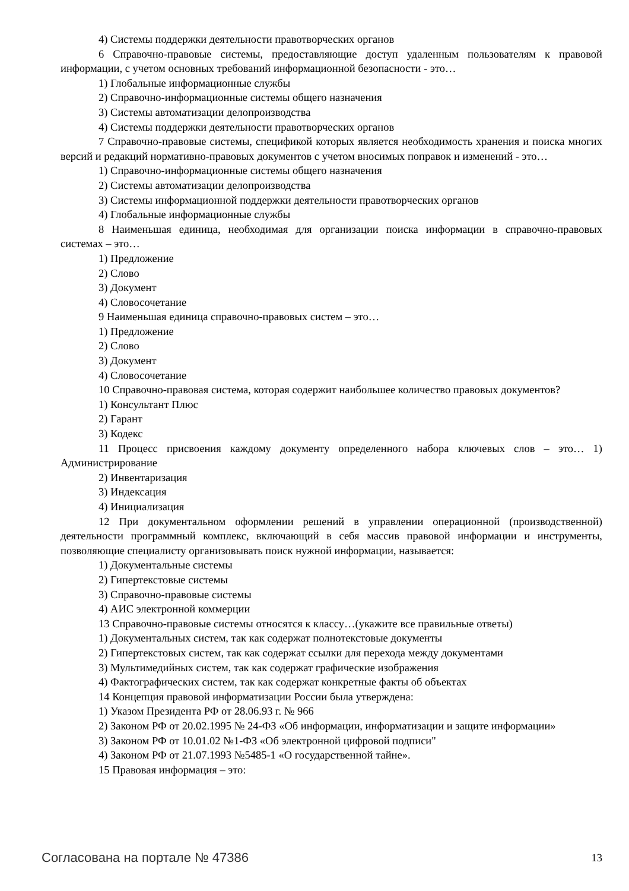4) Системы поддержки деятельности правотворческих органов
6 Справочно-правовые системы, предоставляющие доступ удаленным пользователям к правовой информации, с учетом основных требований информационной безопасности - это…
1) Глобальные информационные службы
2) Справочно-информационные системы общего назначения
3) Системы автоматизации делопроизводства
4) Системы поддержки деятельности правотворческих органов
7 Справочно-правовые системы, спецификой которых является необходимость хранения и поиска многих версий и редакций нормативно-правовых документов с учетом вносимых поправок и изменений - это…
1) Справочно-информационные системы общего назначения
2) Системы автоматизации делопроизводства
3) Системы информационной поддержки деятельности правотворческих органов
4) Глобальные информационные службы
8 Наименьшая единица, необходимая для организации поиска информации в справочно-правовых системах – это…
1) Предложение
2) Слово
3) Документ
4) Словосочетание
9 Наименьшая единица справочно-правовых систем – это…
1) Предложение
2) Слово
3) Документ
4) Словосочетание
10 Справочно-правовая система, которая содержит наибольшее количество правовых документов?
1) Консультант Плюс
2) Гарант
3) Кодекс
11 Процесс присвоения каждому документу определенного набора ключевых слов – это… 1) Администрирование
2) Инвентаризация
3) Индексация
4) Инициализация
12 При документальном оформлении решений в управлении операционной (производственной) деятельности программный комплекс, включающий в себя массив правовой информации и инструменты, позволяющие специалисту организовывать поиск нужной информации, называется:
1) Документальные системы
2) Гипертекстовые системы
3) Справочно-правовые системы
4) АИС электронной коммерции
13 Справочно-правовые системы относятся к классу…(укажите все правильные ответы)
1) Документальных систем, так как содержат полнотекстовые документы
2) Гипертекстовых систем, так как содержат ссылки для перехода между документами
3) Мультимедийных систем, так как содержат графические изображения
4) Фактографических систем, так как содержат конкретные факты об объектах
14 Концепция правовой информатизации России была утверждена:
1) Указом Президента РФ от 28.06.93 г. № 966
2) Законом РФ от 20.02.1995 № 24-ФЗ «Об информации, информатизации и защите информации»
3) Законом РФ от 10.01.02 №1-ФЗ «Об электронной цифровой подписи"
4) Законом РФ от 21.07.1993 №5485-1 «О государственной тайне».
15 Правовая информация – это:
Согласована на портале № 47386 13